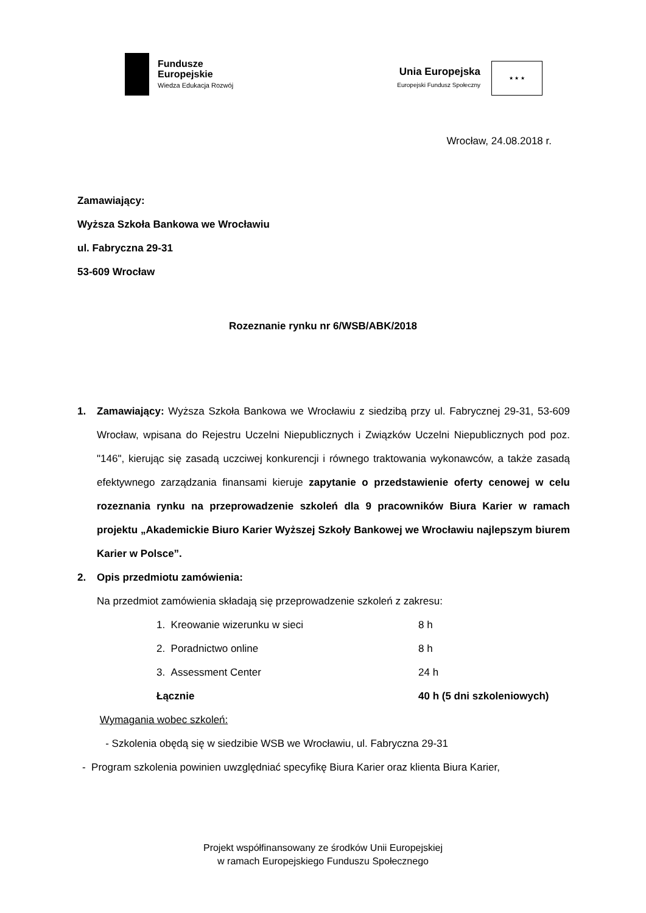Fundusze
Europejskie
Wiedza Edukacja Rozwój
Unia Europejska
Europejski Fundusz Społeczny
★ ★ ★
Wrocław, 24.08.2018 r.
Zamawiający:
Wyższa Szkoła Bankowa we Wrocławiu
ul. Fabryczna 29-31
53-609 Wrocław
Rozeznanie rynku nr 6/WSB/ABK/2018
1. Zamawiający: Wyższa Szkoła Bankowa we Wrocławiu z siedzibą przy ul. Fabrycznej 29-31, 53-609 Wrocław, wpisana do Rejestru Uczelni Niepublicznych i Związków Uczelni Niepublicznych pod poz. "146", kierując się zasadą uczciwej konkurencji i równego traktowania wykonawców, a także zasadą efektywnego zarządzania finansami kieruje zapytanie o przedstawienie oferty cenowej w celu rozeznania rynku na przeprowadzenie szkoleń dla 9 pracowników Biura Karier w ramach projektu „Akademickie Biuro Karier Wyższej Szkoły Bankowej we Wrocławiu najlepszym biurem Karier w Polsce”.
2. Opis przedmiotu zamówienia:
Na przedmiot zamówienia składają się przeprowadzenie szkoleń z zakresu:
| 1. Kreowanie wizerunku w sieci | 8 h |
| 2. Poradnictwo online | 8 h |
| 3. Assessment Center | 24 h |
| Łącznie | 40 h (5 dni szkoleniowych) |
Wymagania wobec szkoleń:
- Szkolenia obędą się w siedzibie WSB we Wrocławiu, ul. Fabryczna 29-31
- Program szkolenia powinien uwzględniać specyfikę Biura Karier oraz klienta Biura Karier,
Projekt współfinansowany ze środków Unii Europejskiej
w ramach Europejskiego Funduszu Społecznego